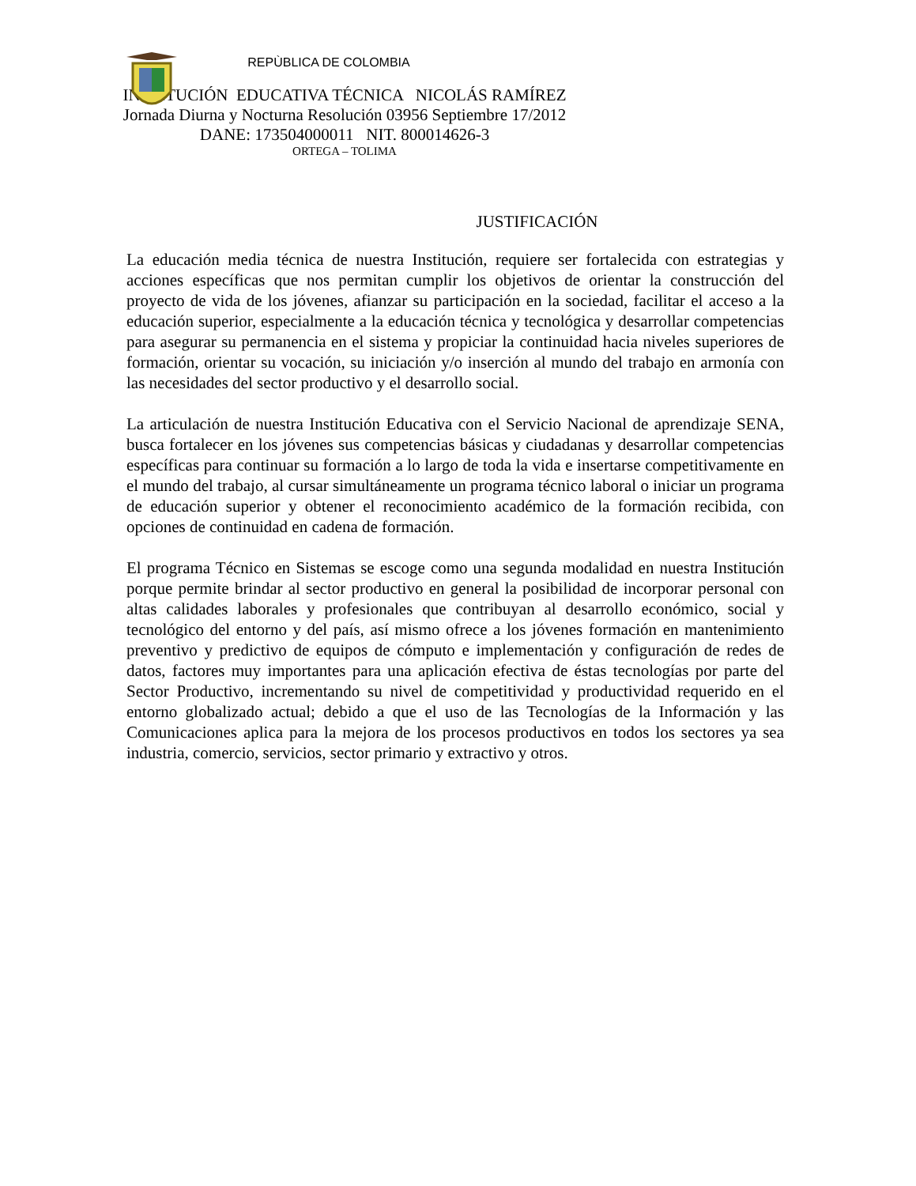REPÙBLICA DE COLOMBIA
INSTITUCIÓN EDUCATIVA TÉCNICA NICOLÁS RAMÍREZ
Jornada Diurna y Nocturna Resolución 03956 Septiembre 17/2012
DANE: 173504000011 NIT. 800014626-3
ORTEGA – TOLIMA
JUSTIFICACIÓN
La educación media técnica de nuestra Institución, requiere ser fortalecida con estrategias y acciones específicas que nos permitan cumplir los objetivos de orientar la construcción del proyecto de vida de los jóvenes, afianzar su participación en la sociedad, facilitar el acceso a la educación superior, especialmente a la educación técnica y tecnológica y desarrollar competencias para asegurar su permanencia en el sistema y propiciar la continuidad hacia niveles superiores de formación, orientar su vocación, su iniciación y/o inserción al mundo del trabajo en armonía con las necesidades del sector productivo y el desarrollo social.
La articulación de nuestra Institución Educativa con el Servicio Nacional de aprendizaje SENA, busca fortalecer en los jóvenes sus competencias básicas y ciudadanas y desarrollar competencias específicas para continuar su formación a lo largo de toda la vida e insertarse competitivamente en el mundo del trabajo, al cursar simultáneamente un programa técnico laboral o iniciar un programa de educación superior y obtener el reconocimiento académico de la formación recibida, con opciones de continuidad en cadena de formación.
El programa Técnico en Sistemas se escoge como una segunda modalidad en nuestra Institución porque permite brindar al sector productivo en general la posibilidad de incorporar personal con altas calidades laborales y profesionales que contribuyan al desarrollo económico, social y tecnológico del entorno y del país, así mismo ofrece a los jóvenes formación en mantenimiento preventivo y predictivo de equipos de cómputo e implementación y configuración de redes de datos, factores muy importantes para una aplicación efectiva de éstas tecnologías por parte del Sector Productivo, incrementando su nivel de competitividad y productividad requerido en el entorno globalizado actual; debido a que el uso de las Tecnologías de la Información y las Comunicaciones aplica para la mejora de los procesos productivos en todos los sectores ya sea industria, comercio, servicios, sector primario y extractivo y otros.